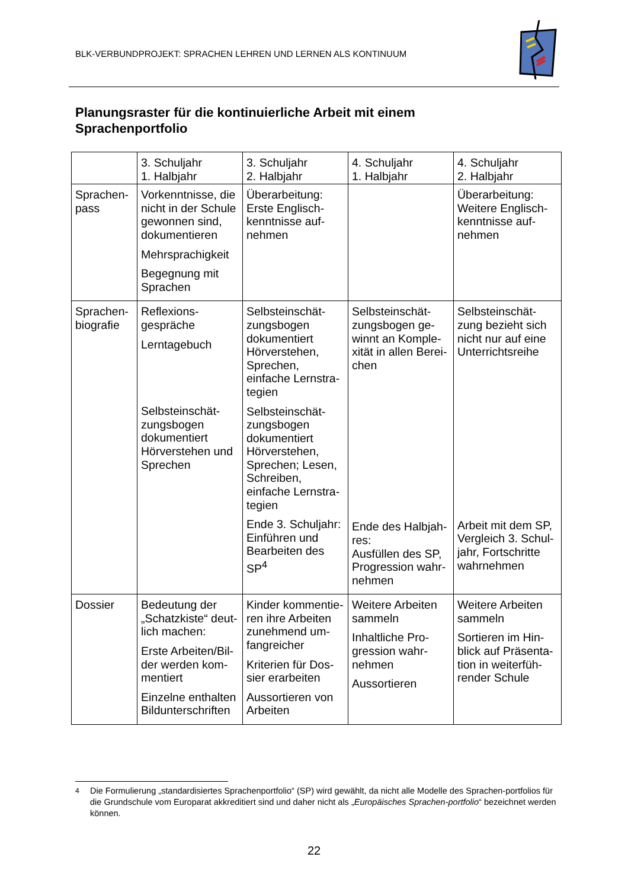BLK-VERBUNDPROJEKT: SPRACHEN LEHREN UND LERNEN ALS KONTINUUM
Planungsraster für die kontinuierliche Arbeit mit einem
Sprachenportfolio
| | 3. Schuljahr 1. Halbjahr | 3. Schuljahr 2. Halbjahr | 4. Schuljahr 1. Halbjahr | 4. Schuljahr 2. Halbjahr |
| Sprachen- pass | Vorkenntnisse, die nicht in der Schule gewonnen sind, dokumentieren Mehrsprachigkeit Begegnung mit Sprachen | Überarbeitung: Erste Englisch-kenntnisse auf-nehmen | | Überarbeitung: Weitere Englisch-kenntnisse auf-nehmen |
| Sprachen- biografie | Reflexions- gespräche Lerntagebuch Selbsteinschät-zungsbogen dokumentiert Hörverstehen und Sprechen | Selbsteinschät-zungsbogen dokumentiert Hörverstehen, Sprechen, einfache Lernstra-tegien Selbsteinschät-zungsbogen dokumentiert Hörverstehen, Sprechen; Lesen, Schreiben, einfache Lernstra-tegien Ende 3. Schuljahr: Einführen und Bearbeiten des SP<sup>4</sup> | Selbsteinschät-zungsbogen ge-winnt an Komple-xität in allen Berei-chen Ende des Halbjah-res: Ausfüllen des SP, Progression wahr-nehmen | Selbsteinschät-zung bezieht sich nicht nur auf eine Unterrichtsreihe Arbeit mit dem SP, Vergleich 3. Schul-jahr, Fortschritte wahrnehmen |
| Dossier | Bedeutung der „Schatzkiste“ deut-lich machen: Erste Arbeiten/Bil-der werden kom-mentiert Einzelne enthalten Bildunterschriften | Kinder kommentie-ren ihre Arbeiten zunehmend um-fangreicher Kriterien für Dos-sier erarbeiten Aussortieren von Arbeiten | Weitere Arbeiten sammeln Inhaltliche Pro-gression wahr-nehmen Aussortieren | Weitere Arbeiten sammeln Sortieren im Hin-blick auf Präsenta-tion in weiterfüh-render Schule |
<sup>4</sup> Die Formulierung „standardisiertes Sprachenportfolio“ (SP) wird gewählt, da nicht alle Modelle des Sprachen-portfolios für die Grundschule vom Europarat akkreditiert sind und daher nicht als „Europäisches Sprachen-portfolio“ bezeichnet werden können.
22